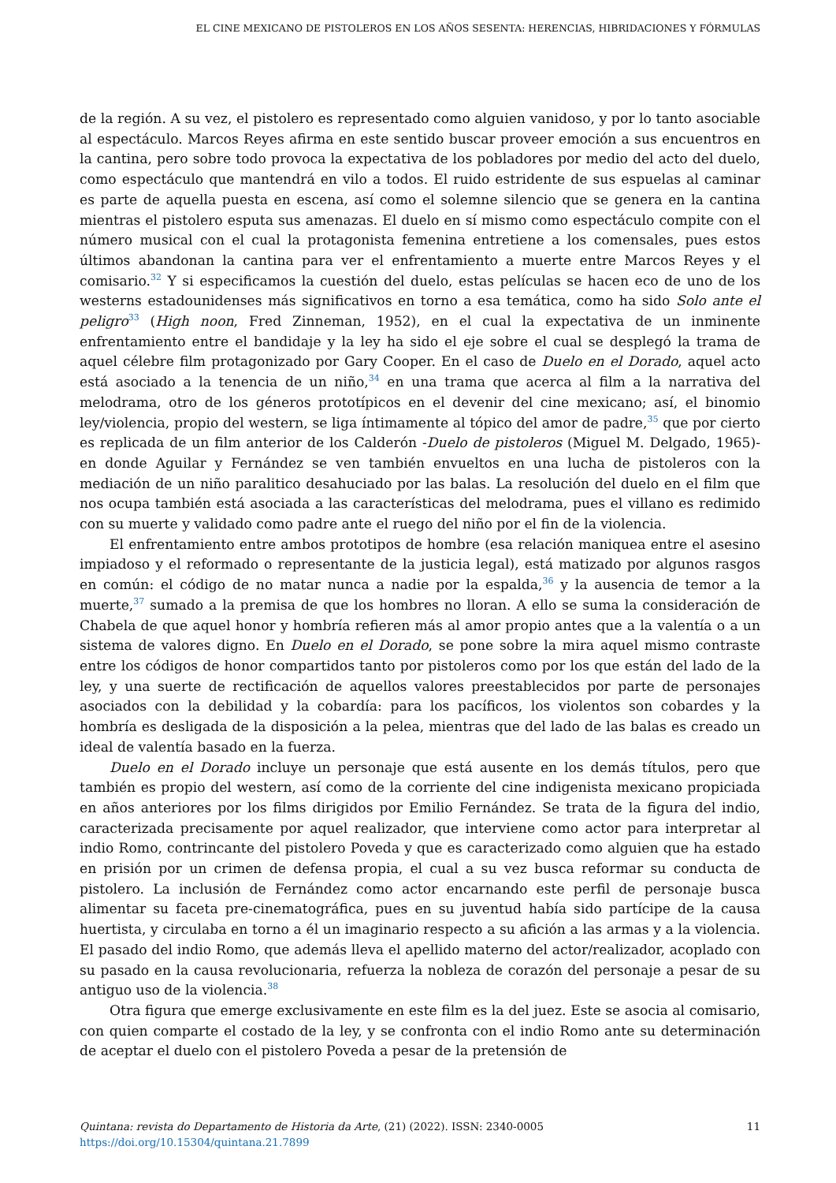EL CINE MEXICANO DE PISTOLEROS EN LOS AÑOS SESENTA: HERENCIAS, HIBRIDACIONES Y FÓRMULAS
de la región. A su vez, el pistolero es representado como alguien vanidoso, y por lo tanto asociable al espectáculo. Marcos Reyes afirma en este sentido buscar proveer emoción a sus encuentros en la cantina, pero sobre todo provoca la expectativa de los pobladores por medio del acto del duelo, como espectáculo que mantendrá en vilo a todos. El ruido estridente de sus espuelas al caminar es parte de aquella puesta en escena, así como el solemne silencio que se genera en la cantina mientras el pistolero esputa sus amenazas. El duelo en sí mismo como espectáculo compite con el número musical con el cual la protagonista femenina entretiene a los comensales, pues estos últimos abandonan la cantina para ver el enfrentamiento a muerte entre Marcos Reyes y el comisario.<sup>32</sup> Y si especificamos la cuestión del duelo, estas películas se hacen eco de uno de los westerns estadounidenses más significativos en torno a esa temática, como ha sido Solo ante el peligro<sup>33</sup> (High noon, Fred Zinneman, 1952), en el cual la expectativa de un inminente enfrentamiento entre el bandidaje y la ley ha sido el eje sobre el cual se desplegó la trama de aquel célebre film protagonizado por Gary Cooper. En el caso de Duelo en el Dorado, aquel acto está asociado a la tenencia de un niño,<sup>34</sup> en una trama que acerca al film a la narrativa del melodrama, otro de los géneros prototípicos en el devenir del cine mexicano; así, el binomio ley/violencia, propio del western, se liga íntimamente al tópico del amor de padre,<sup>35</sup> que por cierto es replicada de un film anterior de los Calderón -Duelo de pistoleros (Miguel M. Delgado, 1965)- en donde Aguilar y Fernández se ven también envueltos en una lucha de pistoleros con la mediación de un niño paralitico desahuciado por las balas. La resolución del duelo en el film que nos ocupa también está asociada a las características del melodrama, pues el villano es redimido con su muerte y validado como padre ante el ruego del niño por el fin de la violencia.
El enfrentamiento entre ambos prototipos de hombre (esa relación maniquea entre el asesino impiadoso y el reformado o representante de la justicia legal), está matizado por algunos rasgos en común: el código de no matar nunca a nadie por la espalda,<sup>36</sup> y la ausencia de temor a la muerte,<sup>37</sup> sumado a la premisa de que los hombres no lloran. A ello se suma la consideración de Chabela de que aquel honor y hombría refieren más al amor propio antes que a la valentía o a un sistema de valores digno. En Duelo en el Dorado, se pone sobre la mira aquel mismo contraste entre los códigos de honor compartidos tanto por pistoleros como por los que están del lado de la ley, y una suerte de rectificación de aquellos valores preestablecidos por parte de personajes asociados con la debilidad y la cobardía: para los pacíficos, los violentos son cobardes y la hombría es desligada de la disposición a la pelea, mientras que del lado de las balas es creado un ideal de valentía basado en la fuerza.
Duelo en el Dorado incluye un personaje que está ausente en los demás títulos, pero que también es propio del western, así como de la corriente del cine indigenista mexicano propiciada en años anteriores por los films dirigidos por Emilio Fernández. Se trata de la figura del indio, caracterizada precisamente por aquel realizador, que interviene como actor para interpretar al indio Romo, contrincante del pistolero Poveda y que es caracterizado como alguien que ha estado en prisión por un crimen de defensa propia, el cual a su vez busca reformar su conducta de pistolero. La inclusión de Fernández como actor encarnando este perfil de personaje busca alimentar su faceta pre-cinematográfica, pues en su juventud había sido partícipe de la causa huertista, y circulaba en torno a él un imaginario respecto a su afición a las armas y a la violencia. El pasado del indio Romo, que además lleva el apellido materno del actor/realizador, acoplado con su pasado en la causa revolucionaria, refuerza la nobleza de corazón del personaje a pesar de su antiguo uso de la violencia.<sup>38</sup>
Otra figura que emerge exclusivamente en este film es la del juez. Este se asocia al comisario, con quien comparte el costado de la ley, y se confronta con el indio Romo ante su determinación de aceptar el duelo con el pistolero Poveda a pesar de la pretensión de
Quintana: revista do Departamento de Historia da Arte, (21) (2022). ISSN: 2340-0005
https://doi.org/10.15304/quintana.21.7899
11